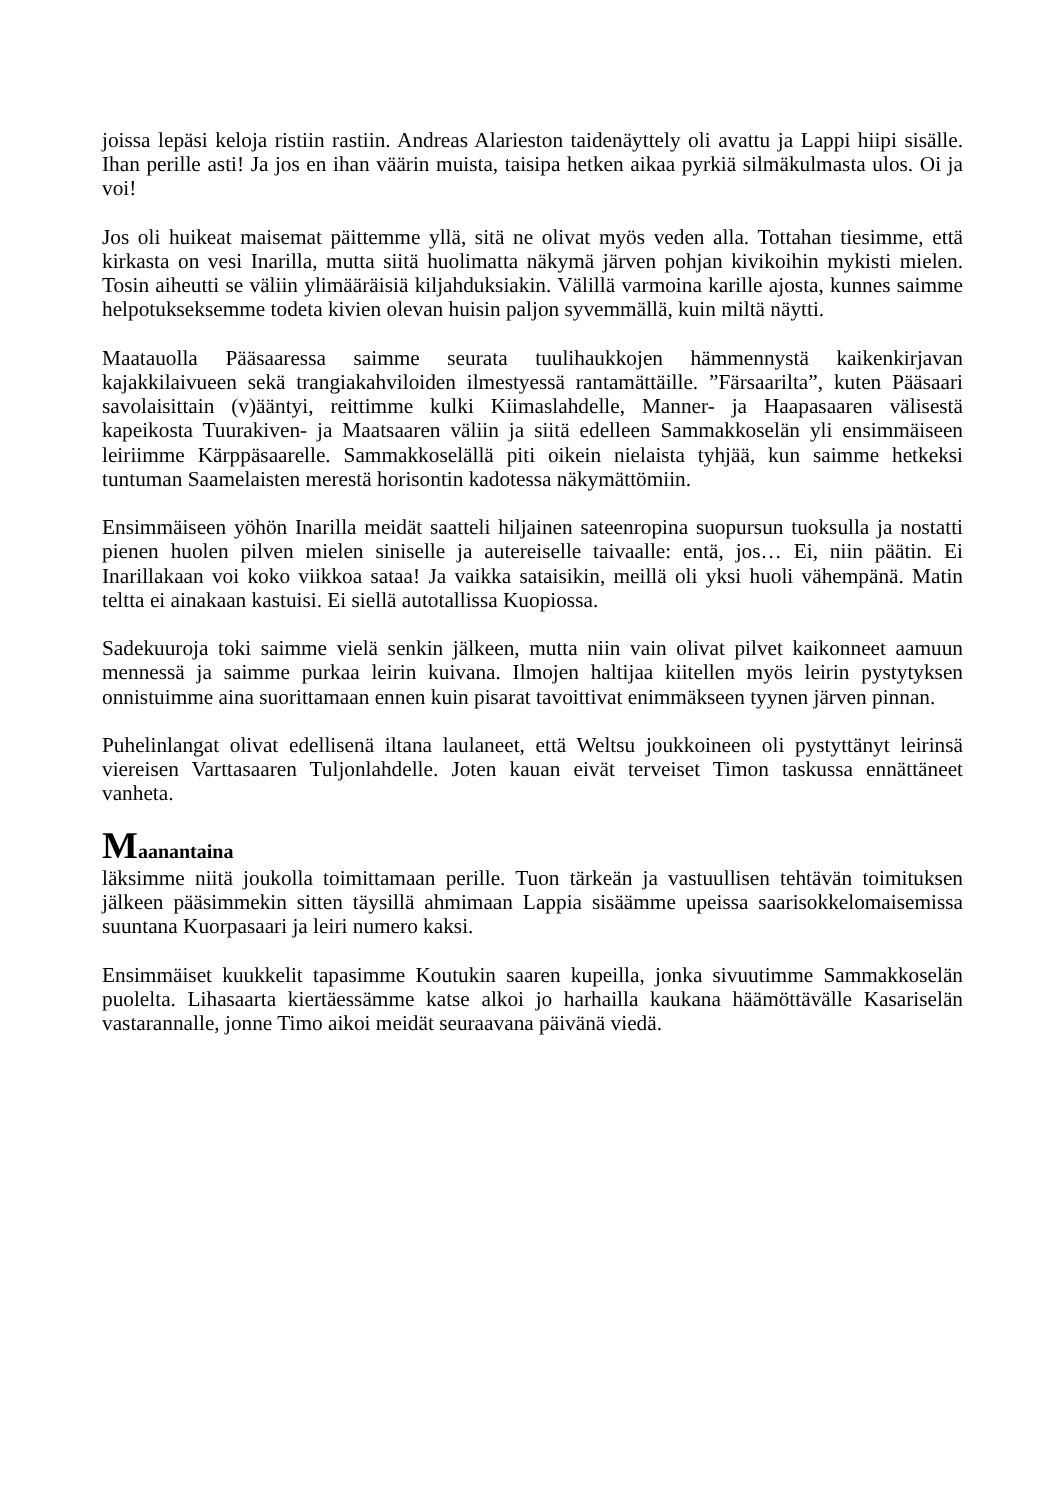joissa lepäsi keloja ristiin rastiin. Andreas Alarieston taidenäyttely oli avattu ja Lappi hiipi sisälle. Ihan perille asti! Ja jos en ihan väärin muista, taisipa hetken aikaa pyrkiä silmäkulmasta ulos. Oi ja voi!
Jos oli huikeat maisemat päittemme yllä, sitä ne olivat myös veden alla. Tottahan tiesimme, että kirkasta on vesi Inarilla, mutta siitä huolimatta näkymä järven pohjan kivikoihin mykisti mielen. Tosin aiheutti se väliin ylimääräisiä kiljahduksiakin. Välillä varmoina karille ajosta, kunnes saimme helpotukseksemme todeta kivien olevan huisin paljon syvemmällä, kuin miltä näytti.
Maatauolla Pääsaaressa saimme seurata tuulihaukkojen hämmennystä kaikenkirjavan kajakkilaivueen sekä trangiakahviloiden ilmestyessä rantamättäille. ”Färsaarilta”, kuten Pääsaari savolaisittain (v)ääntyi, reittimme kulki Kiimaslahdelle, Manner- ja Haapasaaren välisestä kapeikosta Tuurakiven- ja Maatsaaren väliin ja siitä edelleen Sammakkoselän yli ensimmäiseen leiriimme Kärppäsaarelle. Sammakkoselällä piti oikein nielaista tyhjää, kun saimme hetkeksi tuntuman Saamelaisten merestä horisontin kadotessa näkymättömiin.
Ensimmäiseen yöhön Inarilla meidät saatteli hiljainen sateenropina suopursun tuoksulla ja nostatti pienen huolen pilven mielen siniselle ja autereiselle taivaalle: entä, jos… Ei, niin päätin. Ei Inarillakaan voi koko viikkoa sataa! Ja vaikka sataisikin, meillä oli yksi huoli vähempänä. Matin teltta ei ainakaan kastuisi. Ei siellä autotallissa Kuopiossa.
Sadekuuroja toki saimme vielä senkin jälkeen, mutta niin vain olivat pilvet kaikonneet aamuun mennessä ja saimme purkaa leirin kuivana. Ilmojen haltijaa kiitellen myös leirin pystytyksen onnistuimme aina suorittamaan ennen kuin pisarat tavoittivat enimmäkseen tyynen järven pinnan.
Puhelinlangat olivat edellisenä iltana laulaneet, että Weltsu joukkoineen oli pystyttänyt leirinsä viereisen Varttasaaren Tuljonlahdelle. Joten kauan eivät terveiset Timon taskussa ennättäneet vanheta.
Maanantaina
läksimme niitä joukolla toimittamaan perille. Tuon tärkeän ja vastuullisen tehtävän toimituksen jälkeen pääsimmekin sitten täysillä ahmimaan Lappia sisäämme upeissa saarisokkelomaisemissa suuntana Kuorpasaari ja leiri numero kaksi.
Ensimmäiset kuukkelit tapasimme Koutukin saaren kupeilla, jonka sivuutimme Sammakkoselän puolelta. Lihasaarta kiertäessämme katse alkoi jo harhailla kaukana häämöttävälle Kasariselän vastarannalle, jonne Timo aikoi meidät seuraavana päivänä viedä.